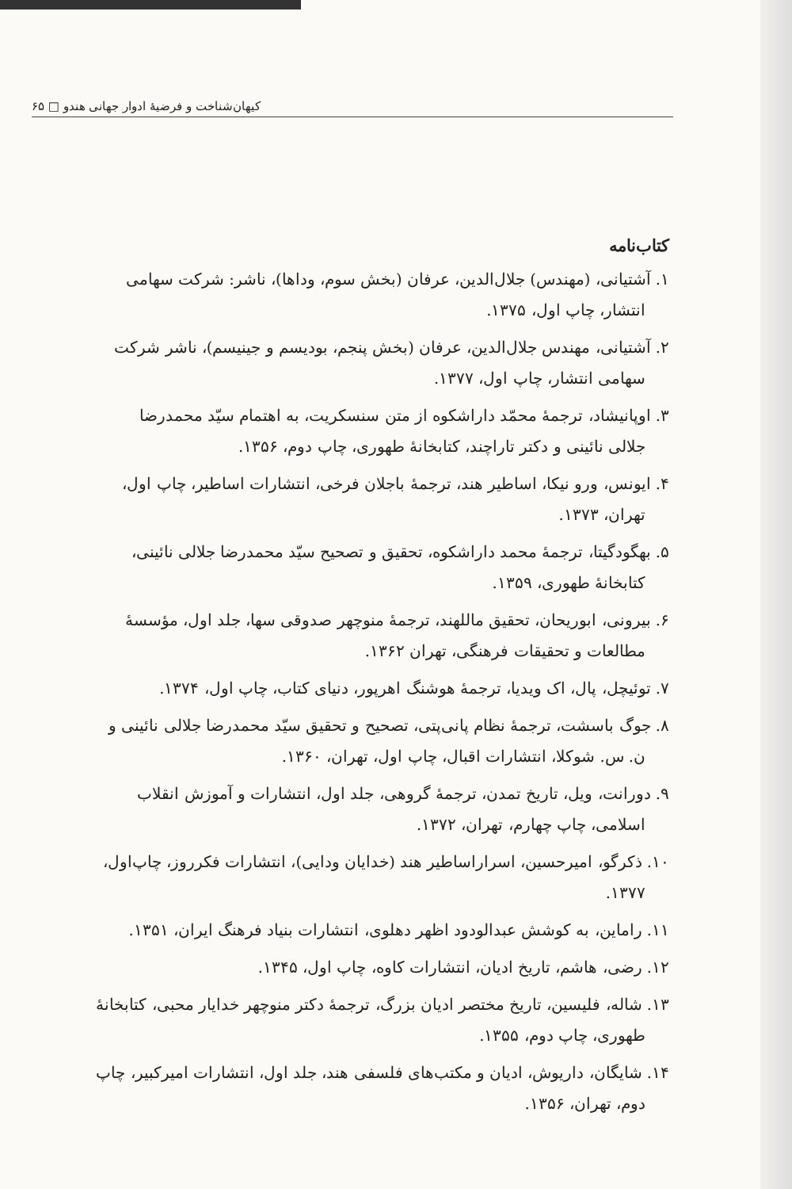کیهان‌شناخت و فرضیهٔ ادوار جهانی هندو □ ۶۵
کتاب‌نامه
۱. آشتیانی، (مهندس) جلال‌الدین، عرفان (بخش سوم، وداها)، ناشر: شرکت سهامی
انتشار، چاپ اول، ۱۳۷۵.
۲. آشتیانی، مهندس جلال‌الدین، عرفان (بخش پنجم، بودیسم و جینیسم)، ناشر شرکت
سهامی انتشار، چاپ اول، ۱۳۷۷.
۳. اوپانیشاد، ترجمهٔ محمّد داراشکوه از متن سنسکریت، به اهتمام سیّد محمدرضا
جلالی نائینی و دکتر تاراچند، کتابخانهٔ طهوری، چاپ دوم، ۱۳۵۶.
۴. ایونس، ورو نیکا، اساطیر هند، ترجمهٔ باجلان فرخی، انتشارات اساطیر، چاپ اول،
تهران، ۱۳۷۳.
۵. بهگودگیتا، ترجمهٔ محمد داراشکوه، تحقیق و تصحیح سیّد محمدرضا جلالی نائینی،
کتابخانهٔ طهوری، ۱۳۵۹.
۶. بیرونی، ابوریحان، تحقیق ماللهند، ترجمهٔ منوچهر صدوقی سها، جلد اول، مؤسسهٔ
مطالعات و تحقیقات فرهنگی، تهران ۱۳۶۲.
۷. توئیچل، پال، اک ویدیا، ترجمهٔ هوشنگ اهرپور، دنیای کتاب، چاپ اول، ۱۳۷۴.
۸. جوگ باسشت، ترجمهٔ نظام پانی‌پتی، تصحیح و تحقیق سیّد محمدرضا جلالی نائینی و
ن. س. شوکلا، انتشارات اقبال، چاپ اول، تهران، ۱۳۶۰.
۹. دورانت، ویل، تاریخ تمدن، ترجمهٔ گروهی، جلد اول، انتشارات و آموزش انقلاب
اسلامی، چاپ چهارم، تهران، ۱۳۷۲.
۱۰. ذکرگو، امیرحسین، اسراراساطیر هند (خدایان ودایی)، انتشارات فکرروز، چاپ‌اول،
۱۳۷۷.
۱۱. راماین، به کوشش عبدالودود اظهر دهلوی، انتشارات بنیاد فرهنگ ایران، ۱۳۵۱.
۱۲. رضی، هاشم، تاریخ ادیان، انتشارات کاوه، چاپ اول، ۱۳۴۵.
۱۳. شاله، فلیسین، تاریخ مختصر ادیان بزرگ، ترجمهٔ دکتر منوچهر خدایار محبی، کتابخانهٔ
طهوری، چاپ دوم، ۱۳۵۵.
۱۴. شایگان، داریوش، ادیان و مکتب‌های فلسفی هند، جلد اول، انتشارات امیرکبیر، چاپ
دوم، تهران، ۱۳۵۶.